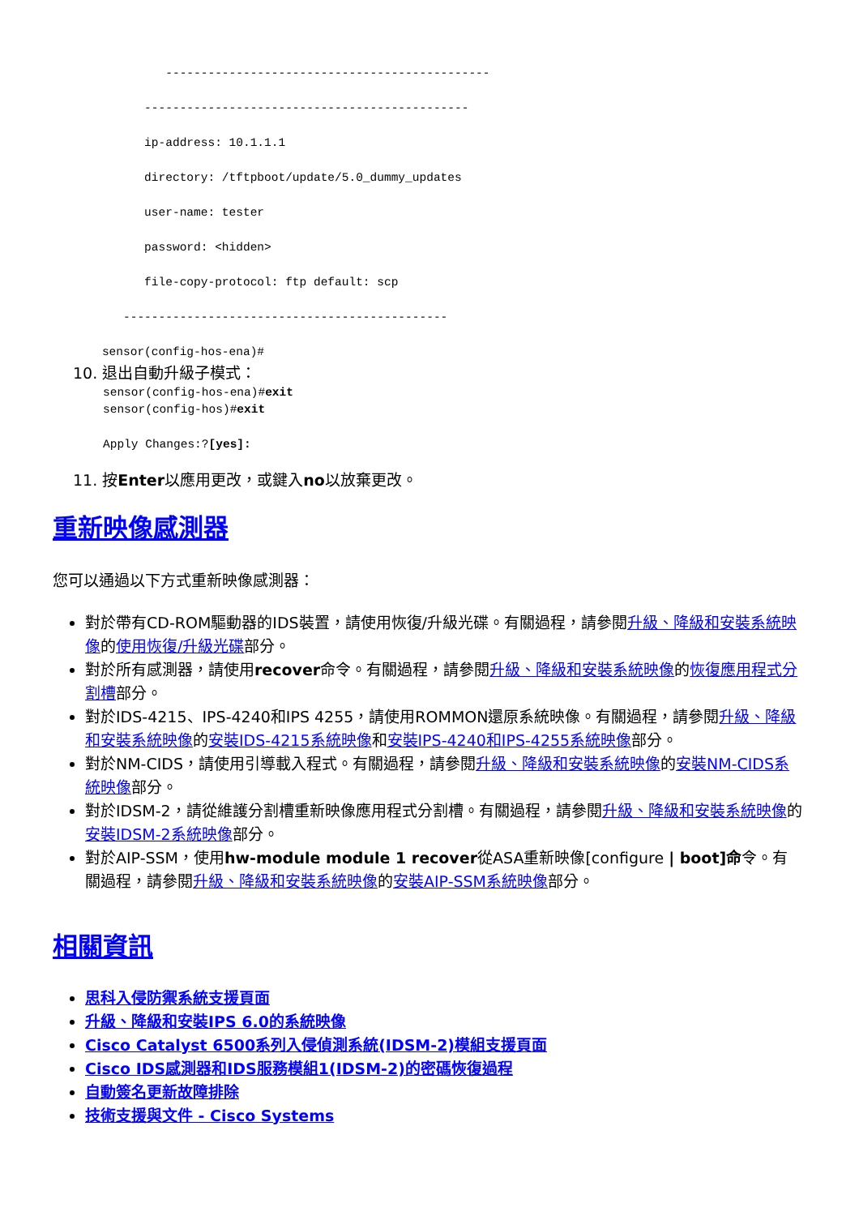----------------------------------------------

             ----------------------------------------------

             ip-address: 10.1.1.1

             directory: /tftpboot/update/5.0_dummy_updates

             user-name: tester

             password: <hidden>

             file-copy-protocol: ftp default: scp

          ----------------------------------------------

       sensor(config-hos-ena)#
10. 退出自動升級子模式：
sensor(config-hos-ena)#exit
sensor(config-hos)#exit

Apply Changes:?[yes]:
11. 按Enter以應用更改，或鍵入no以放棄更改。
重新映像感測器
您可以通過以下方式重新映像感測器：
對於帶有CD-ROM驅動器的IDS裝置，請使用恢復/升級光碟。有關過程，請參閱升級、降級和安裝系統映像的使用恢復/升級光碟部分。
對於所有感測器，請使用recover命令。有關過程，請參閱升級、降級和安裝系統映像的恢復應用程式分割槽部分。
對於IDS-4215、IPS-4240和IPS 4255，請使用ROMMON還原系統映像。有關過程，請參閱升級、降級和安裝系統映像的安裝IDS-4215系統映像和安裝IPS-4240和IPS-4255系統映像部分。
對於NM-CIDS，請使用引導載入程式。有關過程，請參閱升級、降級和安裝系統映像的安裝NM-CIDS系統映像部分。
對於IDSM-2，請從維護分割槽重新映像應用程式分割槽。有關過程，請參閱升級、降級和安裝系統映像的安裝IDSM-2系統映像部分。
對於AIP-SSM，使用hw-module module 1 recover從ASA重新映像[configure | boot]命令。有關過程，請參閱升級、降級和安裝系統映像的安裝AIP-SSM系統映像部分。
相關資訊
思科入侵防禦系統支援頁面
升級、降級和安裝IPS 6.0的系統映像
Cisco Catalyst 6500系列入侵偵測系統(IDSM-2)模組支援頁面
Cisco IDS感測器和IDS服務模組1(IDSM-2)的密碼恢復過程
自動簽名更新故障排除
技術支援與文件 - Cisco Systems